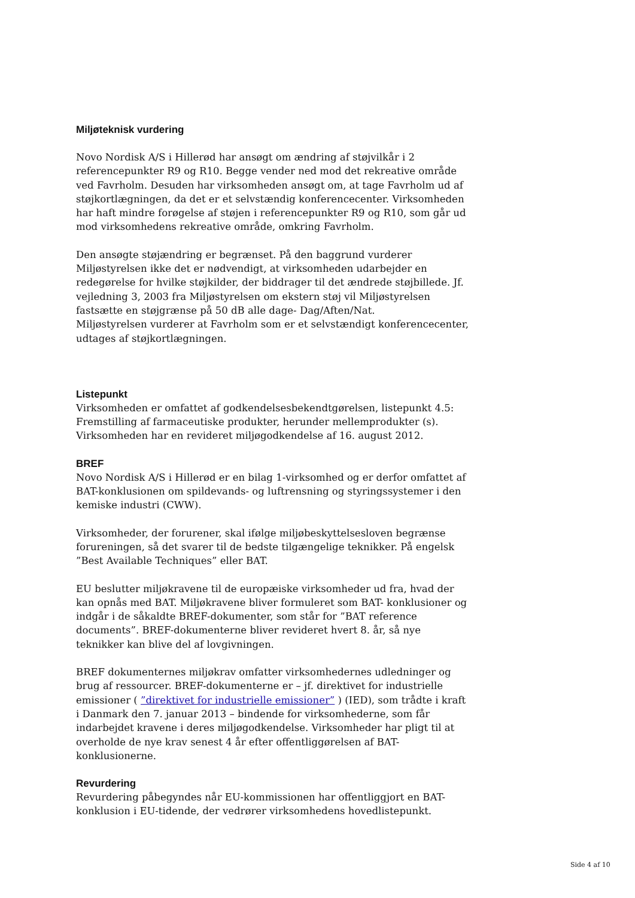Miljøteknisk vurdering
Novo Nordisk A/S i Hillerød har ansøgt om ændring af støjvilkår i 2 referencepunkter R9 og R10. Begge vender ned mod det rekreative område ved Favrholm. Desuden har virksomheden ansøgt om, at tage Favrholm ud af støjkortlægningen, da det er et selvstændig konferencecenter. Virksomheden har haft mindre forøgelse af støjen i referencepunkter R9 og R10, som går ud mod virksomhedens rekreative område, omkring Favrholm.
Den ansøgte støjændring er begrænset. På den baggrund vurderer Miljøstyrelsen ikke det er nødvendigt, at virksomheden udarbejder en redegørelse for hvilke støjkilder, der biddrager til det ændrede støjbillede. Jf. vejledning 3, 2003 fra Miljøstyrelsen om ekstern støj vil Miljøstyrelsen fastsætte en støjgrænse på 50 dB alle dage- Dag/Aften/Nat.
Miljøstyrelsen vurderer at Favrholm som er et selvstændigt konferencecenter, udtages af støjkortlægningen.
Listepunkt
Virksomheden er omfattet af godkendelsesbekendtgørelsen, listepunkt 4.5: Fremstilling af farmaceutiske produkter, herunder mellemprodukter (s).
Virksomheden har en revideret miljøgodkendelse af 16. august 2012.
BREF
Novo Nordisk A/S i Hillerød er en bilag 1-virksomhed og er derfor omfattet af BAT-konklusionen om spildevands- og luftrensning og styringssystemer i den kemiske industri (CWW).
Virksomheder, der forurener, skal ifølge miljøbeskyttelsesloven begrænse forureningen, så det svarer til de bedste tilgængelige teknikker. På engelsk ”Best Available Techniques” eller BAT.
EU beslutter miljøkravene til de europæiske virksomheder ud fra, hvad der kan opnås med BAT. Miljøkravene bliver formuleret som BAT- konklusioner og indgår i de såkaldte BREF-dokumenter, som står for ”BAT reference documents”. BREF-dokumenterne bliver revideret hvert 8. år, så nye teknikker kan blive del af lovgivningen.
BREF dokumenternes miljøkrav omfatter virksomhedernes udledninger og brug af ressourcer. BREF-dokumenterne er – jf. direktivet for industrielle emissioner ( ”direktivet for industrielle emissioner” ) (IED), som trådte i kraft i Danmark den 7. januar 2013 – bindende for virksomhederne, som får indarbejdet kravene i deres miljøgodkendelse. Virksomheder har pligt til at overholde de nye krav senest 4 år efter offentliggørelsen af BAT-konklusionerne.
Revurdering
Revurdering påbegyndes når EU-kommissionen har offentliggjort en BAT-konklusion i EU-tidende, der vedrører virksomhedens hovedlistepunkt.
Side 4 af 10